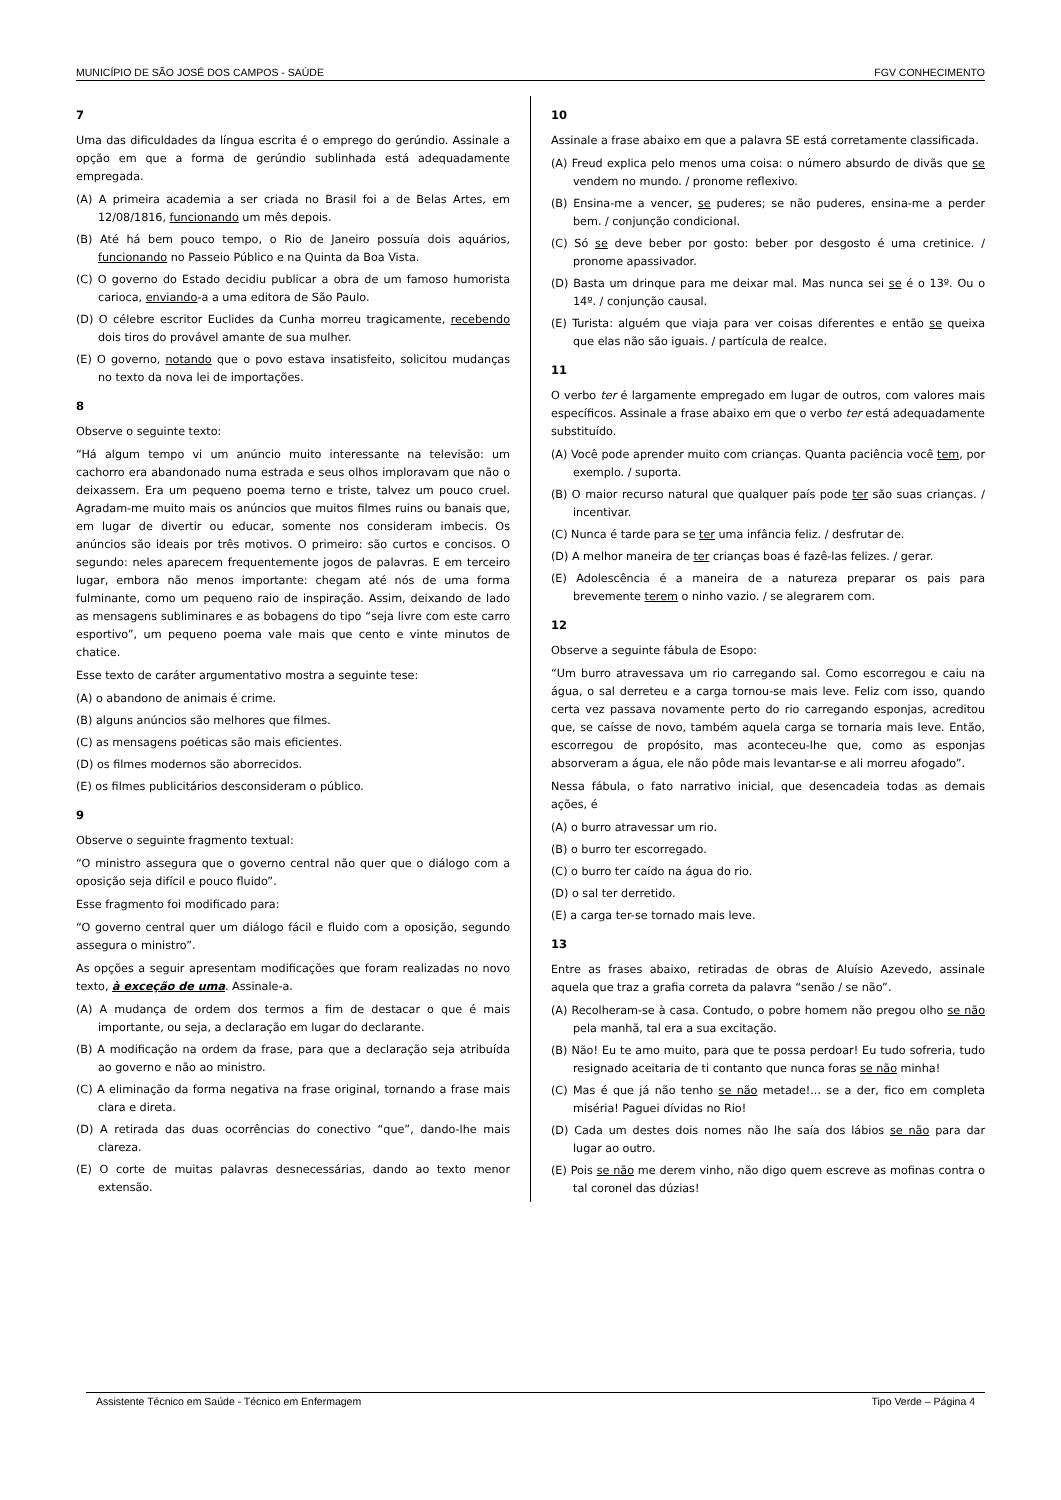MUNICÍPIO DE SÃO JOSÉ DOS CAMPOS - SAÚDE FGV CONHECIMENTO
7
Uma das dificuldades da língua escrita é o emprego do gerúndio. Assinale a opção em que a forma de gerúndio sublinhada está adequadamente empregada.
(A) A primeira academia a ser criada no Brasil foi a de Belas Artes, em 12/08/1816, funcionando um mês depois.
(B) Até há bem pouco tempo, o Rio de Janeiro possuía dois aquários, funcionando no Passeio Público e na Quinta da Boa Vista.
(C) O governo do Estado decidiu publicar a obra de um famoso humorista carioca, enviando-a a uma editora de São Paulo.
(D) O célebre escritor Euclides da Cunha morreu tragicamente, recebendo dois tiros do provável amante de sua mulher.
(E) O governo, notando que o povo estava insatisfeito, solicitou mudanças no texto da nova lei de importações.
8
Observe o seguinte texto:
“Há algum tempo vi um anúncio muito interessante na televisão: um cachorro era abandonado numa estrada e seus olhos imploravam que não o deixassem. Era um pequeno poema terno e triste, talvez um pouco cruel. Agradam-me muito mais os anúncios que muitos filmes ruins ou banais que, em lugar de divertir ou educar, somente nos consideram imbecis. Os anúncios são ideais por três motivos. O primeiro: são curtos e concisos. O segundo: neles aparecem frequentemente jogos de palavras. E em terceiro lugar, embora não menos importante: chegam até nós de uma forma fulminante, como um pequeno raio de inspiração. Assim, deixando de lado as mensagens subliminares e as bobagens do tipo “seja livre com este carro esportivo”, um pequeno poema vale mais que cento e vinte minutos de chatice.
Esse texto de caráter argumentativo mostra a seguinte tese:
(A) o abandono de animais é crime.
(B) alguns anúncios são melhores que filmes.
(C) as mensagens poéticas são mais eficientes.
(D) os filmes modernos são aborrecidos.
(E) os filmes publicitários desconsideram o público.
9
Observe o seguinte fragmento textual:
“O ministro assegura que o governo central não quer que o diálogo com a oposição seja difícil e pouco fluido”.
Esse fragmento foi modificado para:
“O governo central quer um diálogo fácil e fluido com a oposição, segundo assegura o ministro”.
As opções a seguir apresentam modificações que foram realizadas no novo texto, à exceção de uma. Assinale-a.
(A) A mudança de ordem dos termos a fim de destacar o que é mais importante, ou seja, a declaração em lugar do declarante.
(B) A modificação na ordem da frase, para que a declaração seja atribuída ao governo e não ao ministro.
(C) A eliminação da forma negativa na frase original, tornando a frase mais clara e direta.
(D) A retirada das duas ocorrências do conectivo “que”, dando-lhe mais clareza.
(E) O corte de muitas palavras desnecessárias, dando ao texto menor extensão.
10
Assinale a frase abaixo em que a palavra SE está corretamente classificada.
(A) Freud explica pelo menos uma coisa: o número absurdo de divãs que se vendem no mundo. / pronome reflexivo.
(B) Ensina-me a vencer, se puderes; se não puderes, ensina-me a perder bem. / conjunção condicional.
(C) Só se deve beber por gosto: beber por desgosto é uma cretinice. / pronome apassivador.
(D) Basta um drinque para me deixar mal. Mas nunca sei se é o 13º. Ou o 14º. / conjunção causal.
(E) Turista: alguém que viaja para ver coisas diferentes e então se queixa que elas não são iguais. / partícula de realce.
11
O verbo ter é largamente empregado em lugar de outros, com valores mais específicos. Assinale a frase abaixo em que o verbo ter está adequadamente substituído.
(A) Você pode aprender muito com crianças. Quanta paciência você tem, por exemplo. / suporta.
(B) O maior recurso natural que qualquer país pode ter são suas crianças. / incentivar.
(C) Nunca é tarde para se ter uma infância feliz. / desfrutar de.
(D) A melhor maneira de ter crianças boas é fazê-las felizes. / gerar.
(E) Adolescência é a maneira de a natureza preparar os pais para brevemente terem o ninho vazio. / se alegrarem com.
12
Observe a seguinte fábula de Esopo:
“Um burro atravessava um rio carregando sal. Como escorregou e caiu na água, o sal derreteu e a carga tornou-se mais leve. Feliz com isso, quando certa vez passava novamente perto do rio carregando esponjas, acreditou que, se caísse de novo, também aquela carga se tornaria mais leve. Então, escorregou de propósito, mas aconteceu-lhe que, como as esponjas absorveram a água, ele não pôde mais levantar-se e ali morreu afogado”.
Nessa fábula, o fato narrativo inicial, que desencadeia todas as demais ações, é
(A) o burro atravessar um rio.
(B) o burro ter escorregado.
(C) o burro ter caído na água do rio.
(D) o sal ter derretido.
(E) a carga ter-se tornado mais leve.
13
Entre as frases abaixo, retiradas de obras de Aluísio Azevedo, assinale aquela que traz a grafia correta da palavra “senão / se não”.
(A) Recolheram-se à casa. Contudo, o pobre homem não pregou olho se não pela manhã, tal era a sua excitação.
(B) Não! Eu te amo muito, para que te possa perdoar! Eu tudo sofreria, tudo resignado aceitaria de ti contanto que nunca foras se não minha!
(C) Mas é que já não tenho se não metade!... se a der, fico em completa miséria! Paguei dívidas no Rio!
(D) Cada um destes dois nomes não lhe saía dos lábios se não para dar lugar ao outro.
(E) Pois se não me derem vinho, não digo quem escreve as mofinas contra o tal coronel das dúzias!
Assistente Técnico em Saúde - Técnico em Enfermagem Tipo Verde – Página 4